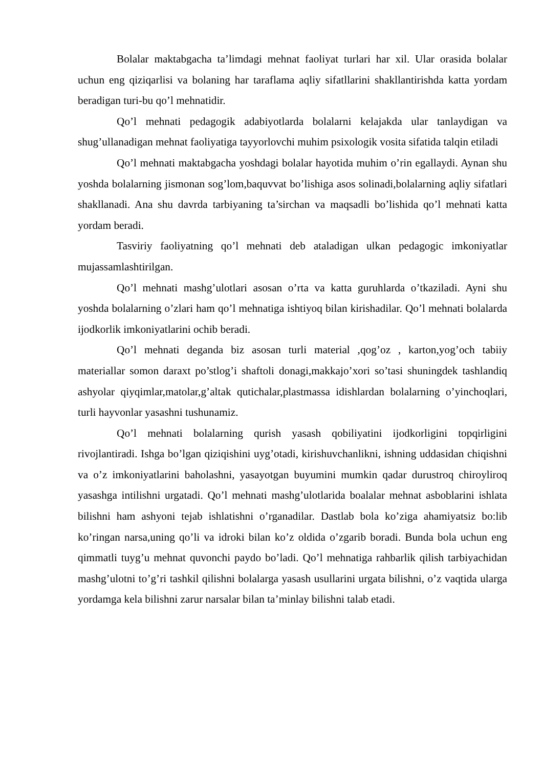Bolalar maktabgacha ta’limdagi mehnat faoliyat turlari har xil. Ular orasida bolalar uchun eng qiziqarlisi va bolaning har taraflama aqliy sifatllarini shakllantirishda katta yordam beradigan turi-bu qo’l mehnatidir.
Qo’l mehnati pedagogik adabiyotlarda bolalarni kelajakda ular tanlaydigan va shug’ullanadigan mehnat faoliyatiga tayyorlovchi muhim psixologik vosita sifatida talqin etiladi
Qo’l mehnati maktabgacha yoshdagi bolalar hayotida muhim o’rin egallaydi. Aynan shu yoshda bolalarning jismonan sog’lom,baquvvat bo’lishiga asos solinadi,bolalarning aqliy sifatlari shakllanadi. Ana shu davrda tarbiyaning ta’sirchan va maqsadli bo’lishida qo’l mehnati katta yordam beradi.
Tasviriy faoliyatning qo’l mehnati deb ataladigan ulkan pedagogic imkoniyatlar mujassamlashtirilgan.
Qo’l mehnati mashg’ulotlari asosan o’rta va katta guruhlarda o’tkaziladi. Ayni shu yoshda bolalarning o’zlari ham qo’l mehnatiga ishtiyoq bilan kirishadilar. Qo’l mehnati bolalarda ijodkorlik imkoniyatlarini ochib beradi.
Qo’l mehnati deganda biz asosan turli material ,qog’oz , karton,yog’och tabiiy materiallar somon daraxt po’stlog’i shaftoli donagi,makkajo’xori so’tasi shuningdek tashlandiq ashyolar qiyqimlar,matolar,g’altak qutichalar,plastmassa idishlardan bolalarning o’yinchoqlari, turli hayvonlar yasashni tushunamiz.
Qo’l mehnati bolalarning qurish yasash qobiliyatini ijodkorligini topqirligini rivojlantiradi. Ishga bo’lgan qiziqishini uyg’otadi, kirishuvchanlikni, ishning uddasidan chiqishni va o’z imkoniyatlarini baholashni, yasayotgan buyumini mumkin qadar durustroq chiroyliroq yasashga intilishni urgatadi. Qo’l mehnati mashg’ulotlarida boalalar mehnat asboblarini ishlata bilishni ham ashyoni tejab ishlatishni o’rganadilar. Dastlab bola ko’ziga ahamiyatsiz bo:lib ko’ringan narsa,uning qo’li va idroki bilan ko’z oldida o’zgarib boradi. Bunda bola uchun eng qimmatli tuyg’u mehnat quvonchi paydo bo’ladi. Qo’l mehnatiga rahbarlik qilish tarbiyachidan mashg’ulotni to’g’ri tashkil qilishni bolalarga yasash usullarini urgata bilishni, o’z vaqtida ularga yordamga kela bilishni zarur narsalar bilan ta’minlay bilishni talab etadi.